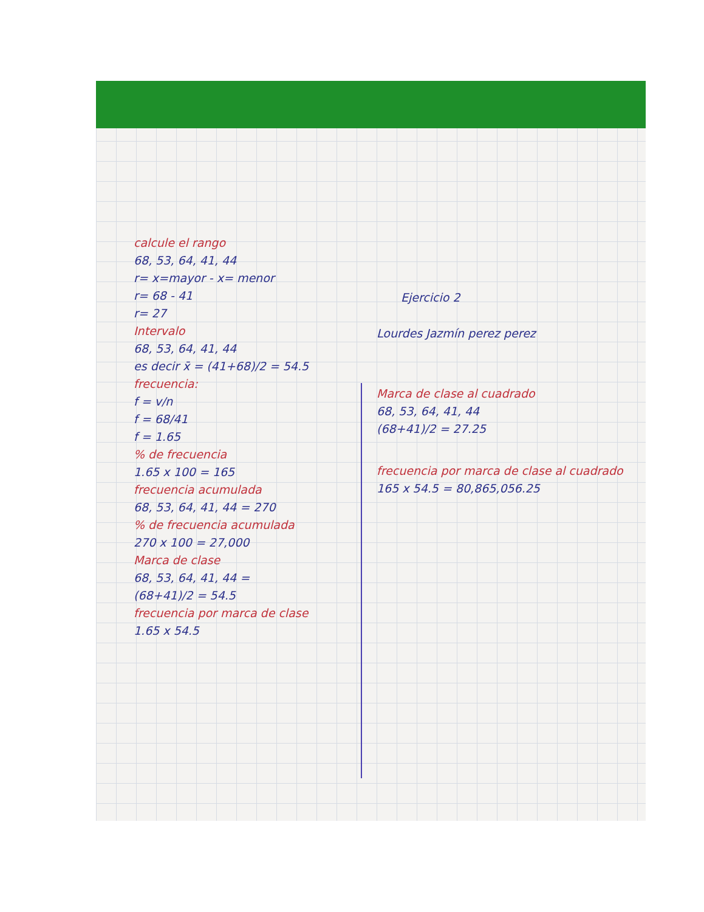calcule el rango
68, 53, 64, 41, 44
r= x=mayor - x= menor
r= 68 - 41
r= 27
Intervalo
68, 53, 64, 41, 44
es decir x̄ = (41+68)/2 = 54.5
frecuencia:
f = v/n
f = 68/41
f = 1.65
% de frecuencia
1.65 x 100 = 165
frecuencia acumulada
68, 53, 64, 41, 44 = 270
% de frecuencia acumulada
270 x 100 = 27,000
Marca de clase
68, 53, 64, 41, 44 =
(68+41)/2 = 54.5
frecuencia por marca de clase
1.65 x 54.5
Ejercicio 2
Lourdes Jazmín perez perez
Marca de clase al cuadrado
68, 53, 64, 41, 44
(68+41)/2 = 27.25
frecuencia por marca de clase al cuadrado
165 x 54.5 = 80,865,056.25